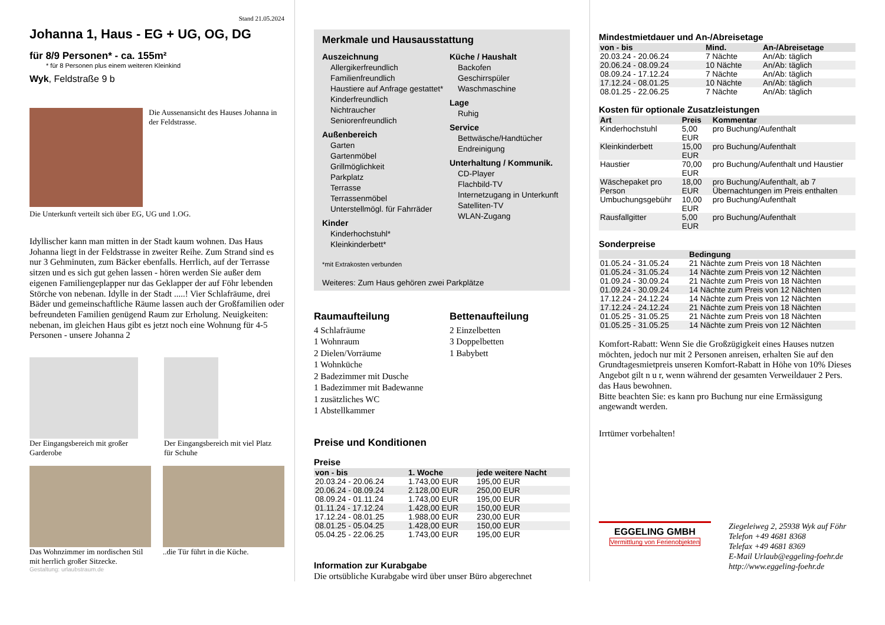Stand 21.05.2024
Johanna 1, Haus - EG + UG, OG, DG
für 8/9 Personen* - ca. 155m²
* für 8 Personen plus einem weiteren Kleinkind
Wyk, Feldstraße 9 b
Die Aussenansicht des Hauses Johanna in der Feldstrasse.
Die Unterkunft verteilt sich über EG, UG und 1.OG.
Idyllischer kann man mitten in der Stadt kaum wohnen. Das Haus Johanna liegt in der Feldstrasse in zweiter Reihe. Zum Strand sind es nur 3 Gehminuten, zum Bäcker ebenfalls. Herrlich, auf der Terrasse sitzen und es sich gut gehen lassen - hören werden Sie außer dem eigenen Familiengeplapper nur das Geklapper der auf Föhr lebenden Störche von nebenan. Idylle in der Stadt .....! Vier Schlafräume, drei Bäder und gemeinschaftliche Räume lassen auch der Großfamilien oder befreundeten Familien genügend Raum zur Erholung. Neuigkeiten: nebenan, im gleichen Haus gibt es jetzt noch eine Wohnung für 4-5 Personen - unsere Johanna 2
Der Eingangsbereich mit großer Garderobe
Der Eingangsbereich mit viel Platz für Schuhe
Das Wohnzimmer im nordischen Stil mit herrlich großer Sitzecke.
..die Tür führt in die Küche.
Gestaltung: urlaubstraum.de
Merkmale und Hausausstattung
Auszeichnung
Allergikerfreundlich
Familienfreundlich
Haustiere auf Anfrage gestattet*
Kinderfreundlich
Nichtraucher
Seniorenfreundlich
Außenbereich
Garten
Gartenmöbel
Grillmöglichkeit
Parkplatz
Terrasse
Terrassenmöbel
Unterstellmögl. für Fahrräder
Kinder
Kinderhochstuhl*
Kleinkinderbett*
Küche / Haushalt
Backofen
Geschirrspüler
Waschmaschine
Lage
Ruhig
Service
Bettwäsche/Handtücher
Endreinigung
Unterhaltung / Kommunik.
CD-Player
Flachbild-TV
Internetzugang in Unterkunft
Satelliten-TV
WLAN-Zugang
*mit Extrakosten verbunden
Weiteres: Zum Haus gehören zwei Parkplätze
Raumaufteilung
4 Schlafräume
1 Wohnraum
2 Dielen/Vorräume
1 Wohnküche
2 Badezimmer mit Dusche
1 Badezimmer mit Badewanne
1 zusätzliches WC
1 Abstellkammer
Bettenaufteilung
2 Einzelbetten
3 Doppelbetten
1 Babybett
Preise und Konditionen
Preise
| von - bis | 1. Woche | jede weitere Nacht |
| --- | --- | --- |
| 20.03.24 - 20.06.24 | 1.743,00 EUR | 195,00 EUR |
| 20.06.24 - 08.09.24 | 2.128,00 EUR | 250,00 EUR |
| 08.09.24 - 01.11.24 | 1.743,00 EUR | 195,00 EUR |
| 01.11.24 - 17.12.24 | 1.428,00 EUR | 150,00 EUR |
| 17.12.24 - 08.01.25 | 1.988,00 EUR | 230,00 EUR |
| 08.01.25 - 05.04.25 | 1.428,00 EUR | 150,00 EUR |
| 05.04.25 - 22.06.25 | 1.743,00 EUR | 195,00 EUR |
Information zur Kurabgabe
Die ortsübliche Kurabgabe wird über unser Büro abgerechnet
Mindestmietdauer und An-/Abreisetage
| von - bis | Mind. | An-/Abreisetage |
| --- | --- | --- |
| 20.03.24 - 20.06.24 | 7 Nächte | An/Ab: täglich |
| 20.06.24 - 08.09.24 | 10 Nächte | An/Ab: täglich |
| 08.09.24 - 17.12.24 | 7 Nächte | An/Ab: täglich |
| 17.12.24 - 08.01.25 | 10 Nächte | An/Ab: täglich |
| 08.01.25 - 22.06.25 | 7 Nächte | An/Ab: täglich |
Kosten für optionale Zusatzleistungen
| Art | Preis | Kommentar |
| --- | --- | --- |
| Kinderhochstuhl | 5,00 EUR | pro Buchung/Aufenthalt |
| Kleinkinderbett | 15,00 EUR | pro Buchung/Aufenthalt |
| Haustier | 70,00 EUR | pro Buchung/Aufenthalt und Haustier |
| Wäschepaket pro Person | 18,00 EUR | pro Buchung/Aufenthalt, ab 7 Übernachtungen im Preis enthalten |
| Umbuchungsgebühr | 10,00 EUR | pro Buchung/Aufenthalt |
| Rausfallgitter | 5,00 EUR | pro Buchung/Aufenthalt |
Sonderpreise
| | Bedingung |
| --- | --- |
| 01.05.24 - 31.05.24 | 21 Nächte zum Preis von 18 Nächten |
| 01.05.24 - 31.05.24 | 14 Nächte zum Preis von 12 Nächten |
| 01.09.24 - 30.09.24 | 21 Nächte zum Preis von 18 Nächten |
| 01.09.24 - 30.09.24 | 14 Nächte zum Preis von 12 Nächten |
| 17.12.24 - 24.12.24 | 14 Nächte zum Preis von 12 Nächten |
| 17.12.24 - 24.12.24 | 21 Nächte zum Preis von 18 Nächten |
| 01.05.25 - 31.05.25 | 21 Nächte zum Preis von 18 Nächten |
| 01.05.25 - 31.05.25 | 14 Nächte zum Preis von 12 Nächten |
Komfort-Rabatt: Wenn Sie die Großzügigkeit eines Hauses nutzen möchten, jedoch nur mit 2 Personen anreisen, erhalten Sie auf den Grundtagesmietpreis unseren Komfort-Rabatt in Höhe von 10% Dieses Angebot gilt n u r, wenn während der gesamten Verweildauer 2 Pers. das Haus bewohnen.
Bitte beachten Sie: es kann pro Buchung nur eine Ermässigung angewandt werden.
Irrtümer vorbehalten!
EGGELING GMBH
Vermittlung von Ferienobjekten
Ziegeleiweg 2, 25938 Wyk auf Föhr
Telefon +49 4681 8368
Telefax +49 4681 8369
E-Mail Urlaub@eggeling-foehr.de
http://www.eggeling-foehr.de